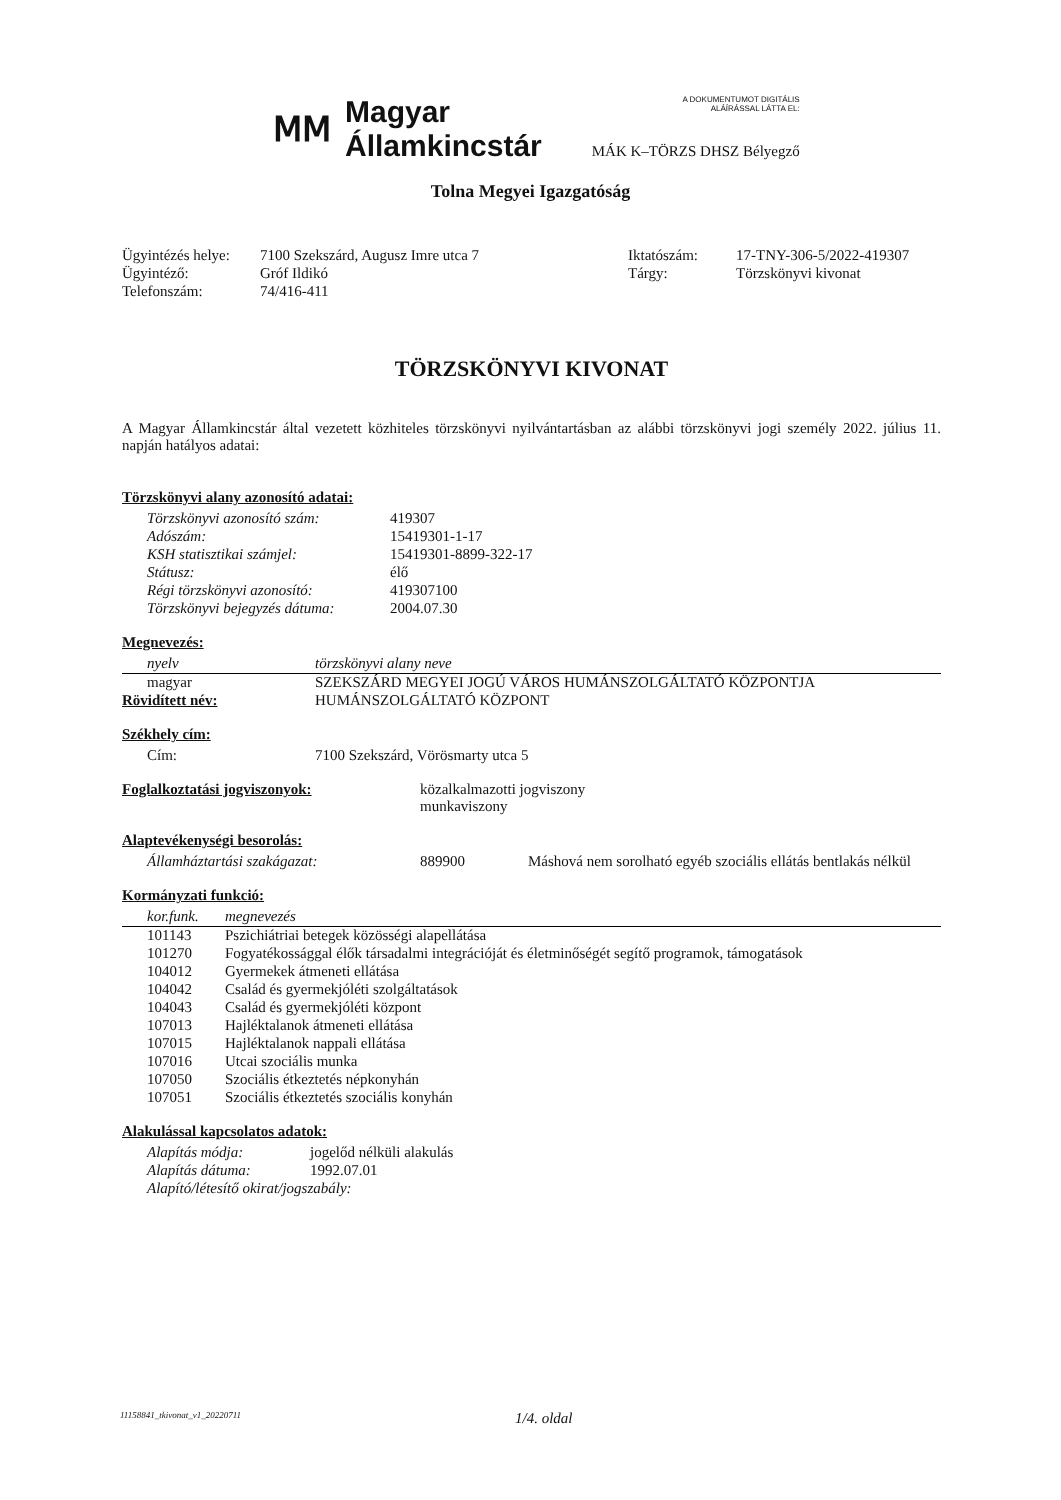ⅯⅯ
Magyar
Államkincstár
A DOKUMENTUMOT DIGITÁLIS
ALÁÍRÁSSAL LÁTTA EL:
MÁK K–TÖRZS DHSZ Bélyegző
Tolna Megyei Igazgatóság
| Ügyintézés helye: | 7100 Szekszárd, Augusz Imre utca 7 | Iktatószám: | 17-TNY-306-5/2022-419307 |
| Ügyintéző: | Gróf Ildikó | Tárgy: | Törzskönyvi kivonat |
| Telefonszám: | 74/416-411 | | |
TÖRZSKÖNYVI KIVONAT
A Magyar Államkincstár által vezetett közhiteles törzskönyvi nyilvántartásban az alábbi törzskönyvi jogi személy 2022. július 11. napján hatályos adatai:
Törzskönyvi alany azonosító adatai:
| Törzskönyvi azonosító szám: | 419307 |
| Adószám: | 15419301-1-17 |
| KSH statisztikai számjel: | 15419301-8899-322-17 |
| Státusz: | élő |
| Régi törzskönyvi azonosító: | 419307100 |
| Törzskönyvi bejegyzés dátuma: | 2004.07.30 |
Megnevezés:
| nyelv | törzskönyvi alany neve |
| --- | --- |
| magyar | SZEKSZÁRD MEGYEI JOGÚ VÁROS HUMÁNSZOLGÁLTATÓ KÖZPONTJA |
| Rövidített név: | HUMÁNSZOLGÁLTATÓ KÖZPONT |
Székhely cím:
| Cím: | 7100 Szekszárd, Vörösmarty utca 5 |
| Foglalkoztatási jogviszonyok: | közalkalmazotti jogviszony munkaviszony |
Alaptevékenységi besorolás:
| Államháztartási szakágazat: | 889900 | Máshová nem sorolható egyéb szociális ellátás bentlakás nélkül |
Kormányzati funkció:
| kor.funk. | megnevezés |
| --- | --- |
| 101143 | Pszichiátriai betegek közösségi alapellátása |
| 101270 | Fogyatékossággal élők társadalmi integrációját és életminőségét segítő programok, támogatások |
| 104012 | Gyermekek átmeneti ellátása |
| 104042 | Család és gyermekjóléti szolgáltatások |
| 104043 | Család és gyermekjóléti központ |
| 107013 | Hajléktalanok átmeneti ellátása |
| 107015 | Hajléktalanok nappali ellátása |
| 107016 | Utcai szociális munka |
| 107050 | Szociális étkeztetés népkonyhán |
| 107051 | Szociális étkeztetés szociális konyhán |
Alakulással kapcsolatos adatok:
| Alapítás módja: | jogelőd nélküli alakulás |
| Alapítás dátuma: | 1992.07.01 |
| Alapító/létesítő okirat/jogszabály: | |
11158841_tkivonat_v1_20220711 1/4. oldal